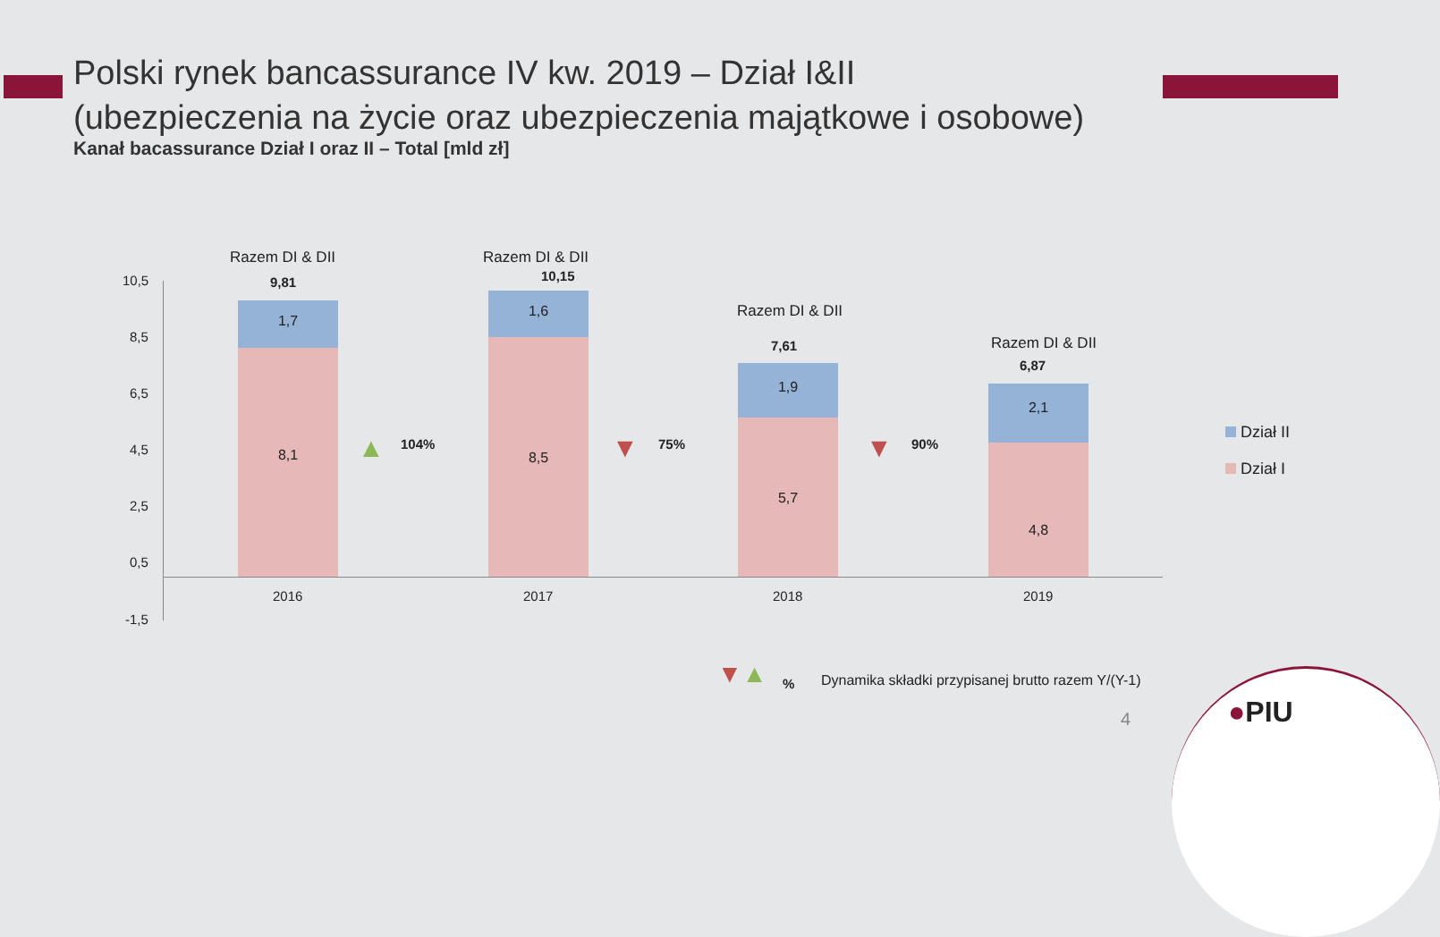Polski rynek bancassurance IV kw. 2019 – Dział I&II
(ubezpieczenia na życie oraz ubezpieczenia majątkowe i osobowe)
Kanał bacassurance Dział I oraz II – Total [mld zł]
10,5
8,5
6,5
4,5
2,5
0,5
-1,5
Razem DI & DII
9,81
1,7
8,1
2016
▲ 104%
Razem DI & DII
10,15
1,6
8,5
2017
▼ 75%
Razem DI & DII
7,61
1,9
5,7
2018
▼ 90%
Razem DI & DII
6,87
2,1
4,8
2019
Dział II
Dział I
▼▲ % Dynamika składki przypisanej brutto razem Y/(Y-1)
4 ●PIU